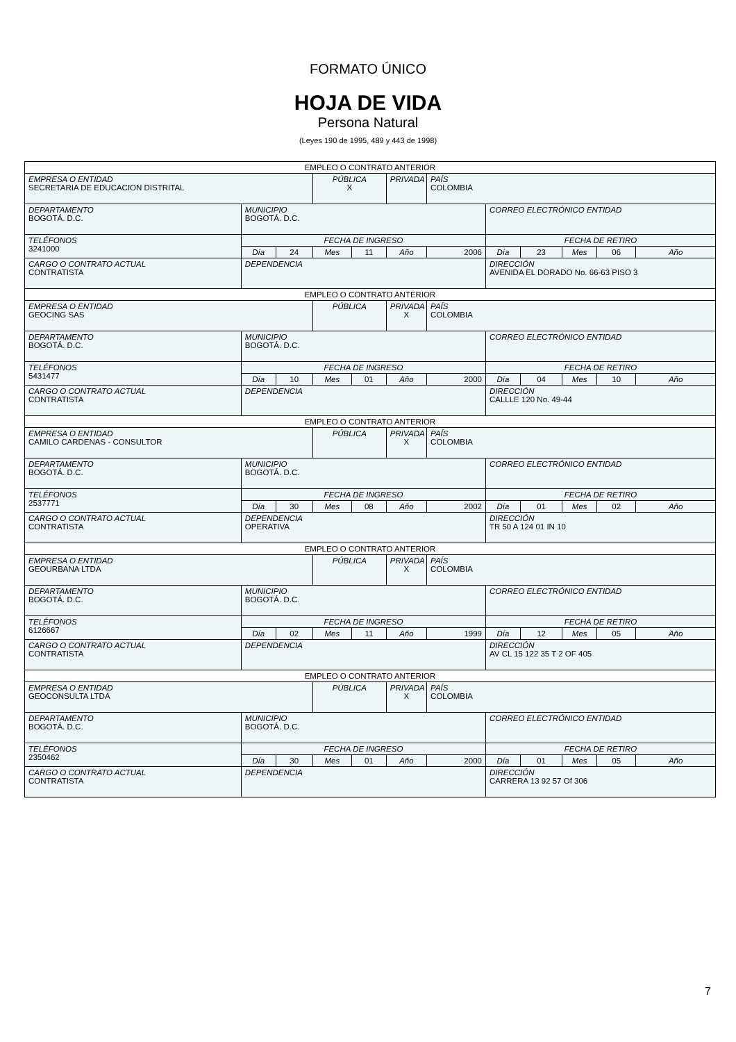FORMATO ÚNICO
HOJA DE VIDA
Persona Natural
(Leyes 190 de 1995, 489 y 443 de 1998)
| EMPLEO O CONTRATO ANTERIOR | | | | | | | | | | | |
| EMPRESA O ENTIDAD SECRETARIA DE EDUCACION DISTRITAL | | | PÚBLICA X | | PRIVADA | PAÍS COLOMBIA | | | | | |
| DEPARTAMENTO BOGOTÁ. D.C. | MUNICIPIO BOGOTÁ. D.C. | | | | | | CORREO ELECTRÓNICO ENTIDAD | | | | |
| TELÉFONOS 3241000 | FECHA DE INGRESO | | | | | | FECHA DE RETIRO | | | | |
| | Día | 24 | Mes | 11 | Año | 2006 | Día | 23 | Mes | 06 | Año |
| CARGO O CONTRATO ACTUAL CONTRATISTA | DEPENDENCIA | | | | | | DIRECCIÓN AVENIDA EL DORADO No. 66-63 PISO 3 | | | | |
| EMPLEO O CONTRATO ANTERIOR | | | | | | | | | | | |
| EMPRESA O ENTIDAD GEOCING SAS | | | PÚBLICA | | PRIVADA X | PAÍS COLOMBIA | | | | | |
| DEPARTAMENTO BOGOTÁ. D.C. | MUNICIPIO BOGOTÁ. D.C. | | | | | | CORREO ELECTRÓNICO ENTIDAD | | | | |
| TELÉFONOS 5431477 | FECHA DE INGRESO | | | | | | FECHA DE RETIRO | | | | |
| | Día | 10 | Mes | 01 | Año | 2000 | Día | 04 | Mes | 10 | Año |
| CARGO O CONTRATO ACTUAL CONTRATISTA | DEPENDENCIA | | | | | | DIRECCIÓN CALLLE 120 No. 49-44 | | | | |
| EMPLEO O CONTRATO ANTERIOR | | | | | | | | | | | |
| EMPRESA O ENTIDAD CAMILO CARDENAS - CONSULTOR | | | PÚBLICA | | PRIVADA X | PAÍS COLOMBIA | | | | | |
| DEPARTAMENTO BOGOTÁ. D.C. | MUNICIPIO BOGOTÁ. D.C. | | | | | | CORREO ELECTRÓNICO ENTIDAD | | | | |
| TELÉFONOS 2537771 | FECHA DE INGRESO | | | | | | FECHA DE RETIRO | | | | |
| | Día | 30 | Mes | 08 | Año | 2002 | Día | 01 | Mes | 02 | Año |
| CARGO O CONTRATO ACTUAL CONTRATISTA | DEPENDENCIA OPERATIVA | | | | | | DIRECCIÓN TR 50 A 124 01 IN 10 | | | | |
| EMPLEO O CONTRATO ANTERIOR | | | | | | | | | | | |
| EMPRESA O ENTIDAD GEOURBANA LTDA | | | PÚBLICA | | PRIVADA X | PAÍS COLOMBIA | | | | | |
| DEPARTAMENTO BOGOTÁ. D.C. | MUNICIPIO BOGOTÁ. D.C. | | | | | | CORREO ELECTRÓNICO ENTIDAD | | | | |
| TELÉFONOS 6126667 | FECHA DE INGRESO | | | | | | FECHA DE RETIRO | | | | |
| | Día | 02 | Mes | 11 | Año | 1999 | Día | 12 | Mes | 05 | Año |
| CARGO O CONTRATO ACTUAL CONTRATISTA | DEPENDENCIA | | | | | | DIRECCIÓN AV CL 15 122 35 T 2 OF 405 | | | | |
| EMPLEO O CONTRATO ANTERIOR | | | | | | | | | | | |
| EMPRESA O ENTIDAD GEOCONSULTA LTDA | | | PÚBLICA | | PRIVADA X | PAÍS COLOMBIA | | | | | |
| DEPARTAMENTO BOGOTÁ. D.C. | MUNICIPIO BOGOTÁ. D.C. | | | | | | CORREO ELECTRÓNICO ENTIDAD | | | | |
| TELÉFONOS 2350462 | FECHA DE INGRESO | | | | | | FECHA DE RETIRO | | | | |
| | Día | 30 | Mes | 01 | Año | 2000 | Día | 01 | Mes | 05 | Año |
| CARGO O CONTRATO ACTUAL CONTRATISTA | DEPENDENCIA | | | | | | DIRECCIÓN CARRERA 13 92 57 Of 306 | | | | |
7